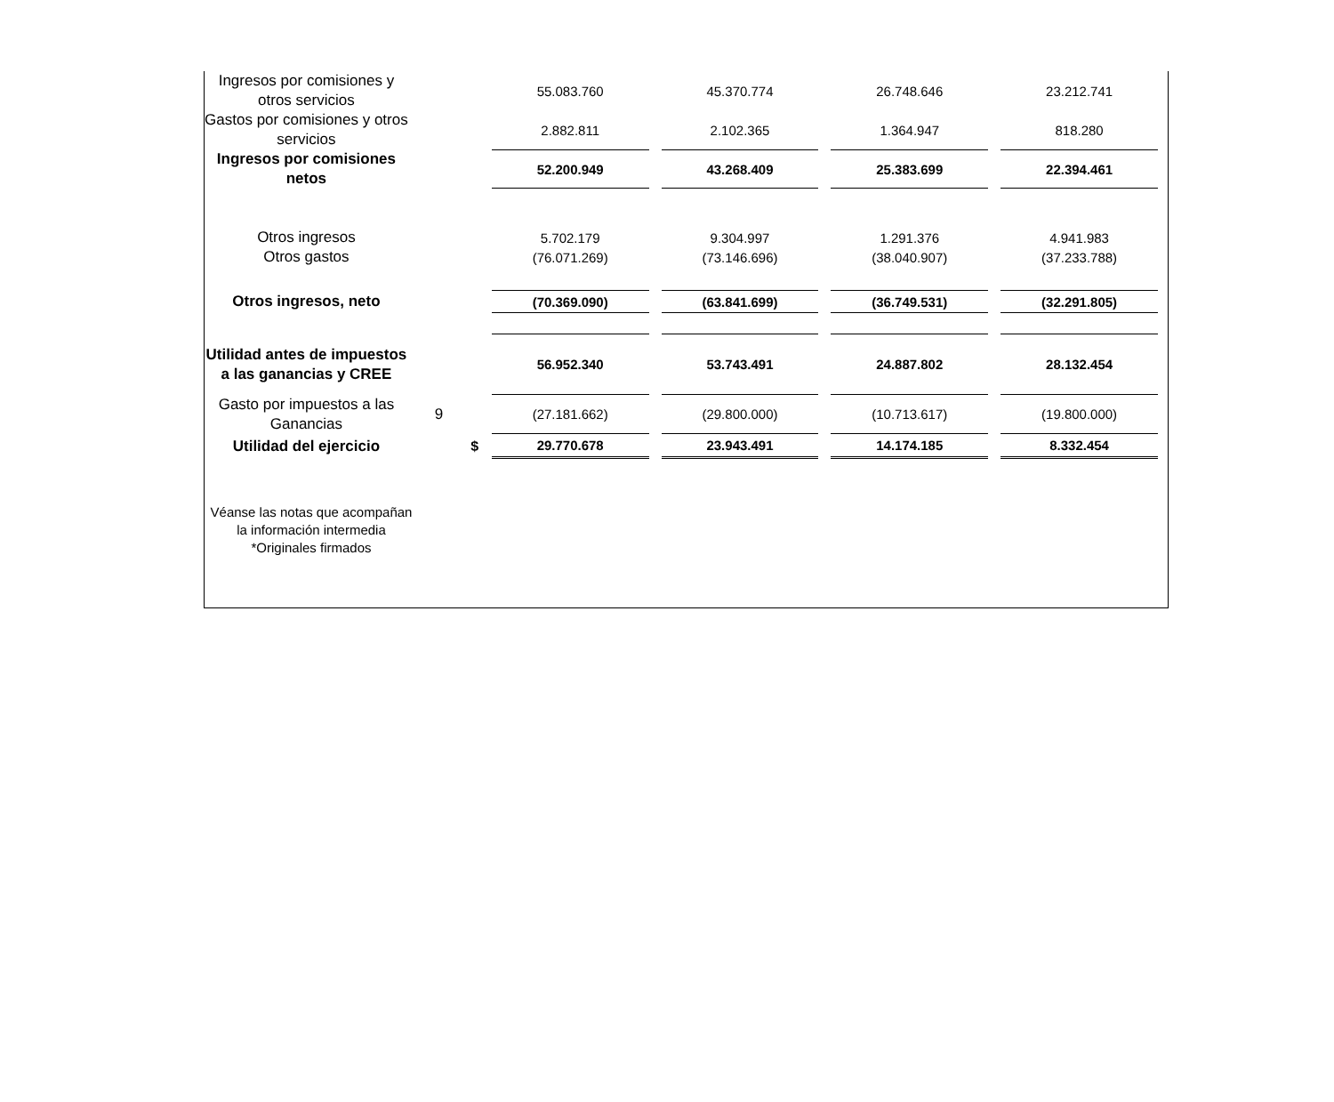| Ingresos por comisiones y otros servicios | | | 55.083.760 | 45.370.774 | 26.748.646 | 23.212.741 |
| Gastos por comisiones y otros servicios | | | 2.882.811 | 2.102.365 | 1.364.947 | 818.280 |
| Ingresos por comisiones netos | | | 52.200.949 | 43.268.409 | 25.383.699 | 22.394.461 |
| Otros ingresos | | | 5.702.179 | 9.304.997 | 1.291.376 | 4.941.983 |
| Otros gastos | | | (76.071.269) | (73.146.696) | (38.040.907) | (37.233.788) |
| Otros ingresos, neto | | | (70.369.090) | (63.841.699) | (36.749.531) | (32.291.805) |
| Utilidad antes de impuestos a las ganancias y CREE | | | 56.952.340 | 53.743.491 | 24.887.802 | 28.132.454 |
| Gasto por impuestos a las Ganancias | 9 | | (27.181.662) | (29.800.000) | (10.713.617) | (19.800.000) |
| Utilidad del ejercicio | | $ | 29.770.678 | 23.943.491 | 14.174.185 | 8.332.454 |
Véanse las notas que acompañan la información intermedia
*Originales firmados